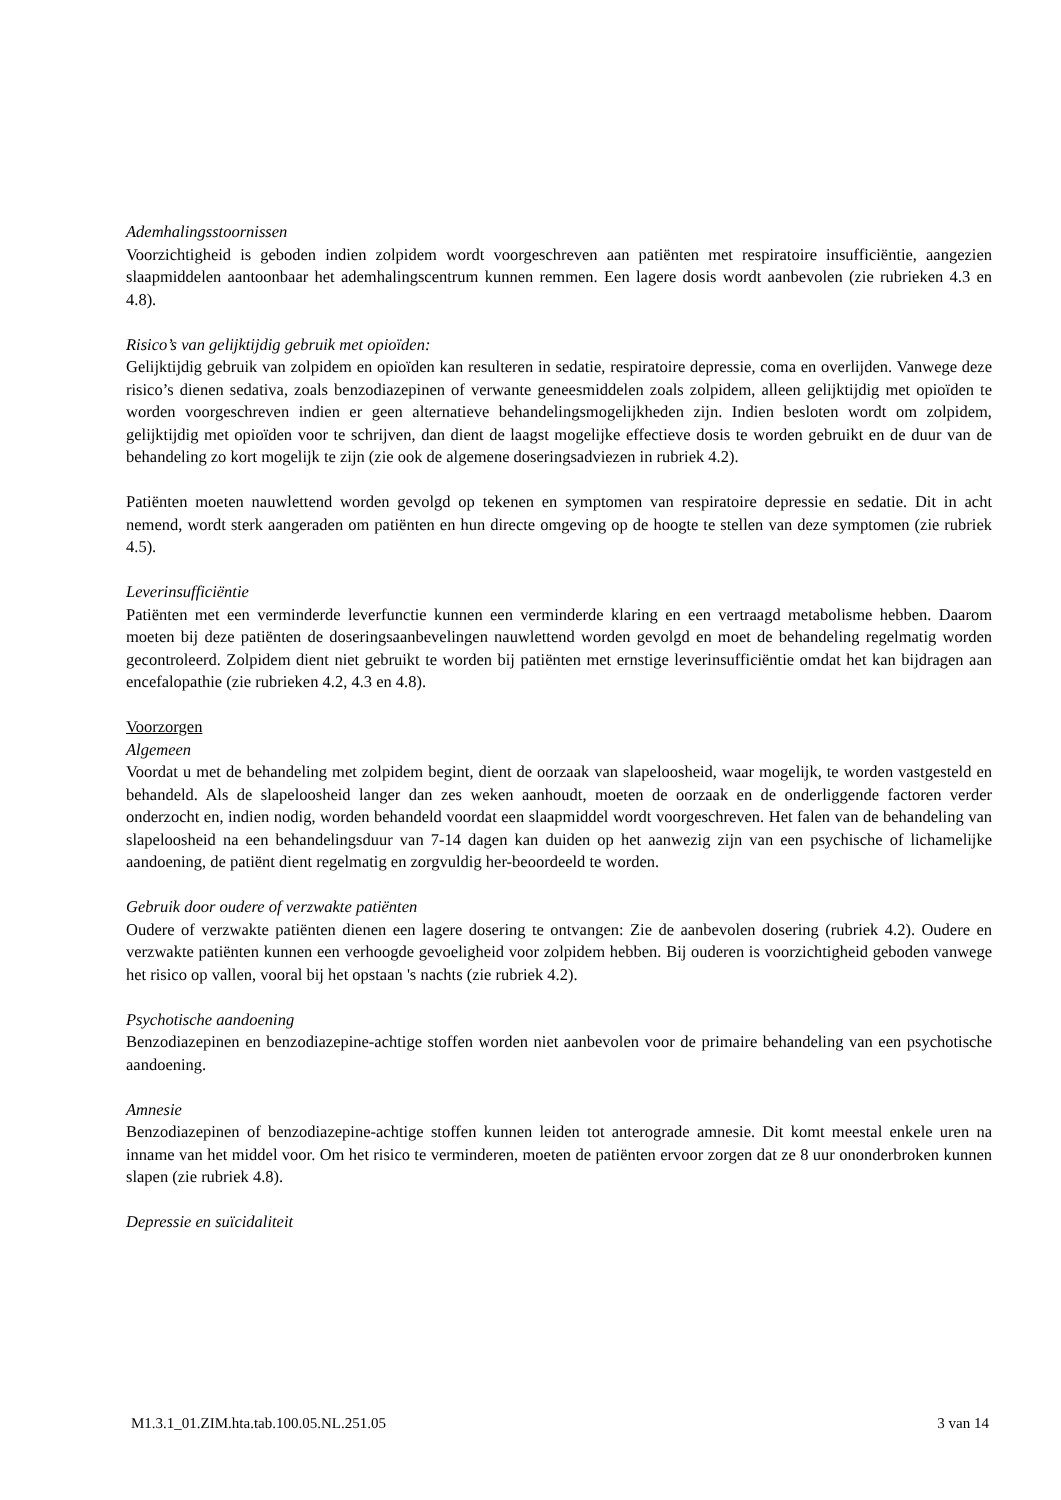Ademhalingsstoornissen
Voorzichtigheid is geboden indien zolpidem wordt voorgeschreven aan patiënten met respiratoire insufficiëntie, aangezien slaapmiddelen aantoonbaar het ademhalingscentrum kunnen remmen. Een lagere dosis wordt aanbevolen (zie rubrieken 4.3 en 4.8).
Risico’s van gelijktijdig gebruik met opioïden:
Gelijktijdig gebruik van zolpidem en opioïden kan resulteren in sedatie, respiratoire depressie, coma en overlijden. Vanwege deze risico’s dienen sedativa, zoals benzodiazepinen of verwante geneesmiddelen zoals zolpidem, alleen gelijktijdig met opioïden te worden voorgeschreven indien er geen alternatieve behandelingsmogelijkheden zijn. Indien besloten wordt om zolpidem, gelijktijdig met opioïden voor te schrijven, dan dient de laagst mogelijke effectieve dosis te worden gebruikt en de duur van de behandeling zo kort mogelijk te zijn (zie ook de algemene doseringsadviezen in rubriek 4.2).
Patiënten moeten nauwlettend worden gevolgd op tekenen en symptomen van respiratoire depressie en sedatie. Dit in acht nemend, wordt sterk aangeraden om patiënten en hun directe omgeving op de hoogte te stellen van deze symptomen (zie rubriek 4.5).
Leverinsufficiëntie
Patiënten met een verminderde leverfunctie kunnen een verminderde klaring en een vertraagd metabolisme hebben. Daarom moeten bij deze patiënten de doseringsaanbevelingen nauwlettend worden gevolgd en moet de behandeling regelmatig worden gecontroleerd. Zolpidem dient niet gebruikt te worden bij patiënten met ernstige leverinsufficiëntie omdat het kan bijdragen aan encefalopathie (zie rubrieken 4.2, 4.3 en 4.8).
Voorzorgen
Algemeen
Voordat u met de behandeling met zolpidem begint, dient de oorzaak van slapeloosheid, waar mogelijk, te worden vastgesteld en behandeld. Als de slapeloosheid langer dan zes weken aanhoudt, moeten de oorzaak en de onderliggende factoren verder onderzocht en, indien nodig, worden behandeld voordat een slaapmiddel wordt voorgeschreven. Het falen van de behandeling van slapeloosheid na een behandelingsduur van 7-14 dagen kan duiden op het aanwezig zijn van een psychische of lichamelijke aandoening, de patiënt dient regelmatig en zorgvuldig her-beoordeeld te worden.
Gebruik door oudere of verzwakte patiënten
Oudere of verzwakte patiënten dienen een lagere dosering te ontvangen: Zie de aanbevolen dosering (rubriek 4.2). Oudere en verzwakte patiënten kunnen een verhoogde gevoeligheid voor zolpidem hebben. Bij ouderen is voorzichtigheid geboden vanwege het risico op vallen, vooral bij het opstaan 's nachts (zie rubriek 4.2).
Psychotische aandoening
Benzodiazepinen en benzodiazepine-achtige stoffen worden niet aanbevolen voor de primaire behandeling van een psychotische aandoening.
Amnesie
Benzodiazepinen of benzodiazepine-achtige stoffen kunnen leiden tot anterograde amnesie. Dit komt meestal enkele uren na inname van het middel voor. Om het risico te verminderen, moeten de patiënten ervoor zorgen dat ze 8 uur ononderbroken kunnen slapen (zie rubriek 4.8).
Depressie en suïcidaliteit
M1.3.1_01.ZIM.hta.tab.100.05.NL.251.05 3 van 14